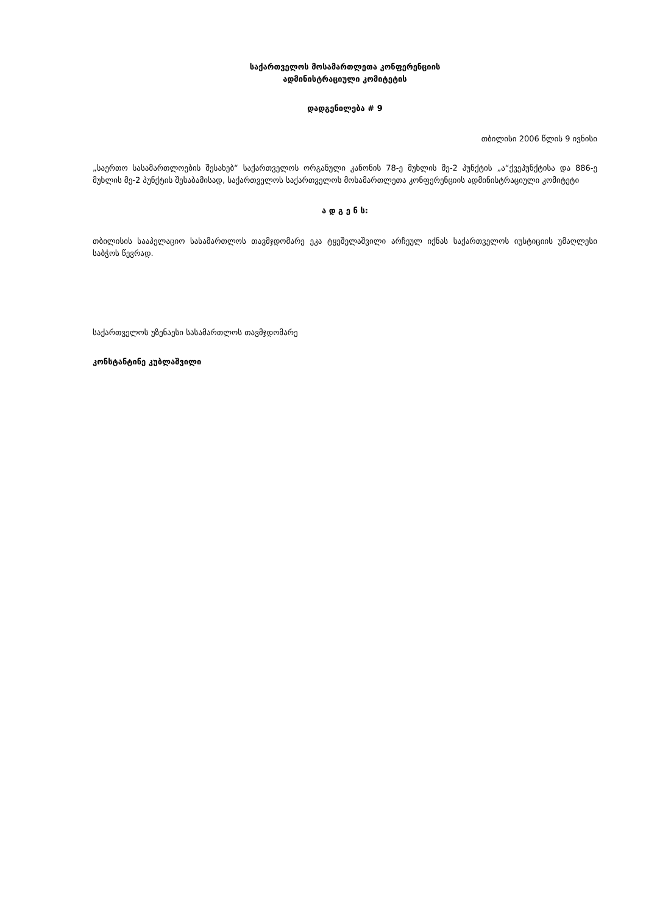საქართველოს მოსამართლეთა კონფერენციის
ადმინისტრაციული კომიტეტის
დადგენილება # 9
თბილისი 2006 წლის 9 ივნისი
„საერთო სასამართლოების შესახებ“ საქართველოს ორგანული კანონის 78-ე მუხლის მე-2 პუნქტის „ა“ქვეპუნქტისა და 886-ე მუხლის მე-2 პუნქტის შესაბამისად, საქართველოს საქართველოს მოსამართლეთა კონფერენციის ადმინისტრაციული კომიტეტი
ა დ გ ე ნ ს:
თბილისის სააპელაციო სასამართლოს თავმჯდომარე ეკა ტყეშელაშვილი არჩეულ იქნას საქართველოს იუსტიციის უმაღლესი საბჭოს წევრად.
საქართველოს უზენაესი სასამართლოს თავმჯდომარე
კონსტანტინე კუბლაშვილი